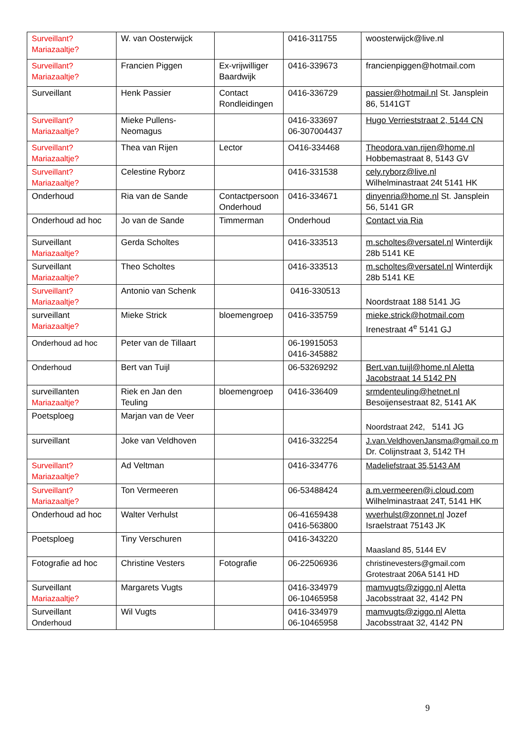| Surveillant? Mariazaaltje? | W. van Oosterwijck | | 0416-311755 | woosterwijck@live.nl |
| Surveillant? Mariazaaltje? | Francien Piggen | Ex-vrijwilliger Baardwijk | 0416-339673 | francienpiggen@hotmail.com |
| Surveillant | Henk Passier | Contact Rondleidingen | 0416-336729 | passier@hotmail.nl St. Jansplein 86, 5141GT |
| Surveillant? Mariazaaltje? | Mieke Pullens-Neomagus | | 0416-333697 06-307004437 | Hugo Verrieststraat 2, 5144 CN |
| Surveillant? Mariazaaltje? | Thea van Rijen | Lector | O416-334468 | Theodora.van.rijen@home.nl Hobbemastraat 8, 5143 GV |
| Surveillant? Mariazaaltje? | Celestine Ryborz | | 0416-331538 | cely.ryborz@live.nl Wilhelminastraat 24t 5141 HK |
| Onderhoud | Ria van de Sande | Contactpersoon Onderhoud | 0416-334671 | dinyenria@home.nl St. Jansplein 56, 5141 GR |
| Onderhoud ad hoc | Jo van de Sande | Timmerman | Onderhoud | Contact via Ria |
| Surveillant Mariazaaltje? | Gerda Scholtes | | 0416-333513 | m.scholtes@versatel.nl Winterdijk 28b 5141 KE |
| Surveillant Mariazaaltje? | Theo Scholtes | | 0416-333513 | m.scholtes@versatel.nl Winterdijk 28b 5141 KE |
| Surveillant? Mariazaaltje? | Antonio van Schenk | | 0416-330513 | Noordstraat 188 5141 JG |
| surveillant Mariazaaltje? | Mieke Strick | bloemengroep | 0416-335759 | mieke.strick@hotmail.com Irenestraat 4<sup>e</sup> 5141 GJ |
| Onderhoud ad hoc | Peter van de Tillaart | | 06-19915053 0416-345882 | |
| Onderhoud | Bert van Tuijl | | 06-53269292 | Bert.van.tuijl@home.nl Aletta Jacobstraat 14 5142 PN |
| surveillanten Mariazaaltje? | Riek en Jan den Teuling | bloemengroep | 0416-336409 | srmdenteuling@hetnet.nl Besoijensestraat 82, 5141 AK |
| Poetsploeg | Marjan van de Veer | | | Noordstraat 242, 5141 JG |
| surveillant | Joke van Veldhoven | | 0416-332254 | J.van.VeldhovenJansma@gmail.co m Dr. Colijnstraat 3, 5142 TH |
| Surveillant? Mariazaaltje? | Ad Veltman | | 0416-334776 | Madeliefstraat 35,5143 AM |
| Surveillant? Mariazaaltje? | Ton Vermeeren | | 06-53488424 | a.m.vermeeren@i.cloud.com Wilhelminastraat 24T, 5141 HK |
| Onderhoud ad hoc | Walter Verhulst | | 06-41659438 0416-563800 | wverhulst@zonnet.nl Jozef Israelstraat 75143 JK |
| Poetsploeg | Tiny Verschuren | | 0416-343220 | Maasland 85, 5144 EV |
| Fotografie ad hoc | Christine Vesters | Fotografie | 06-22506936 | christinevesters@gmail.com Grotestraat 206A 5141 HD |
| Surveillant Mariazaaltje? | Margarets Vugts | | 0416-334979 06-10465958 | mamvugts@ziggo.nl Aletta Jacobsstraat 32, 4142 PN |
| Surveillant Onderhoud | Wil Vugts | | 0416-334979 06-10465958 | mamvugts@ziggo.nl Aletta Jacobsstraat 32, 4142 PN |
9